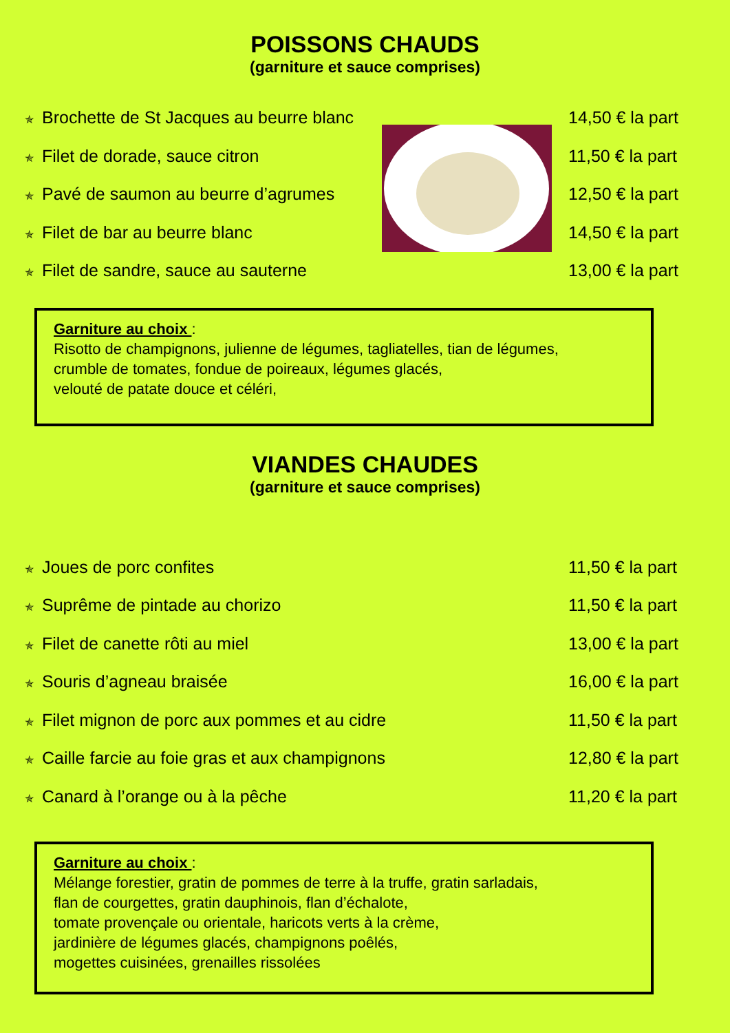POISSONS CHAUDS
(garniture et sauce comprises)
✯ Brochette de St Jacques au beurre blanc
14,50 € la part
✯ Filet de dorade, sauce citron
11,50 € la part
✯ Pavé de saumon au beurre d’agrumes
12,50 € la part
✯ Filet de bar au beurre blanc
14,50 € la part
✯ Filet de sandre, sauce au sauterne
13,00 € la part
Garniture au choix :
Risotto de champignons, julienne de légumes, tagliatelles, tian de légumes,
crumble de tomates, fondue de poireaux, légumes glacés,
velouté de patate douce et céléri,
VIANDES CHAUDES
(garniture et sauce comprises)
✯ Joues de porc confites
11,50 € la part
✯ Suprême de pintade au chorizo
11,50 € la part
✯ Filet de canette rôti au miel
13,00 € la part
✯ Souris d’agneau braisée
16,00 € la part
✯ Filet mignon de porc aux pommes et au cidre
11,50 € la part
✯ Caille farcie au foie gras et aux champignons
12,80 € la part
✯ Canard à l’orange ou à la pêche
11,20 € la part
Garniture au choix :
Mélange forestier, gratin de pommes de terre à la truffe, gratin sarladais,
flan de courgettes, gratin dauphinois, flan d’échalote,
tomate provençale ou orientale, haricots verts à la crème,
jardinière de légumes glacés, champignons poêlés,
mogettes cuisinées, grenailles rissolées